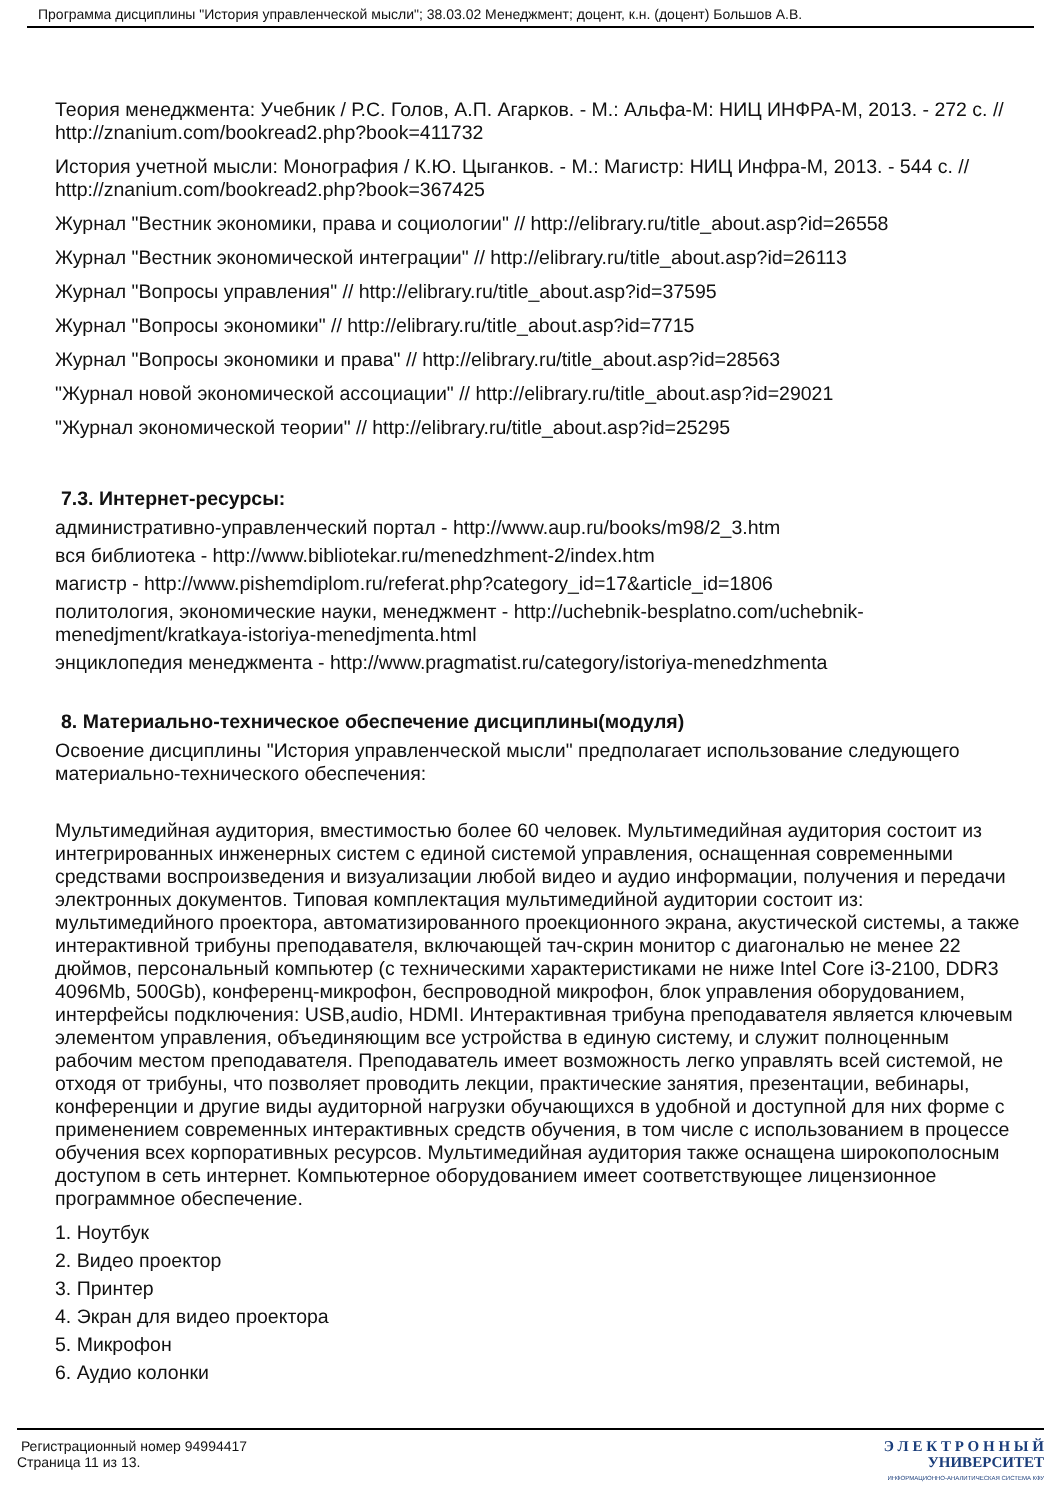Программа дисциплины "История управленческой мысли"; 38.03.02 Менеджмент; доцент, к.н. (доцент) Большов А.В.
Теория менеджмента: Учебник / Р.С. Голов, А.П. Агарков. - М.: Альфа-М: НИЦ ИНФРА-М, 2013. - 272 с. // http://znanium.com/bookread2.php?book=411732
История учетной мысли: Монография / К.Ю. Цыганков. - М.: Магистр: НИЦ Инфра-М, 2013. - 544 с. // http://znanium.com/bookread2.php?book=367425
Журнал "Вестник экономики, права и социологии" // http://elibrary.ru/title_about.asp?id=26558
Журнал "Вестник экономической интеграции" // http://elibrary.ru/title_about.asp?id=26113
Журнал "Вопросы управления" // http://elibrary.ru/title_about.asp?id=37595
Журнал "Вопросы экономики" // http://elibrary.ru/title_about.asp?id=7715
Журнал "Вопросы экономики и права" // http://elibrary.ru/title_about.asp?id=28563
"Журнал новой экономической ассоциации" // http://elibrary.ru/title_about.asp?id=29021
"Журнал экономической теории" // http://elibrary.ru/title_about.asp?id=25295
7.3. Интернет-ресурсы:
административно-управленческий портал - http://www.aup.ru/books/m98/2_3.htm
вся библиотека - http://www.bibliotekar.ru/menedzhment-2/index.htm
магистр - http://www.pishemdiplom.ru/referat.php?category_id=17&article_id=1806
политология, экономические науки, менеджмент - http://uchebnik-besplatno.com/uchebnik-menedjment/kratkaya-istoriya-menedjmenta.html
энциклопедия менеджмента - http://www.pragmatist.ru/category/istoriya-menedzhmenta
8. Материально-техническое обеспечение дисциплины(модуля)
Освоение дисциплины "История управленческой мысли" предполагает использование следующего материально-технического обеспечения:
Мультимедийная аудитория, вместимостью более 60 человек. Мультимедийная аудитория состоит из интегрированных инженерных систем с единой системой управления, оснащенная современными средствами воспроизведения и визуализации любой видео и аудио информации, получения и передачи электронных документов. Типовая комплектация мультимедийной аудитории состоит из: мультимедийного проектора, автоматизированного проекционного экрана, акустической системы, а также интерактивной трибуны преподавателя, включающей тач-скрин монитор с диагональю не менее 22 дюймов, персональный компьютер (с техническими характеристиками не ниже Intel Core i3-2100, DDR3 4096Mb, 500Gb), конференц-микрофон, беспроводной микрофон, блок управления оборудованием, интерфейсы подключения: USB,audio, HDMI. Интерактивная трибуна преподавателя является ключевым элементом управления, объединяющим все устройства в единую систему, и служит полноценным рабочим местом преподавателя. Преподаватель имеет возможность легко управлять всей системой, не отходя от трибуны, что позволяет проводить лекции, практические занятия, презентации, вебинары, конференции и другие виды аудиторной нагрузки обучающихся в удобной и доступной для них форме с применением современных интерактивных средств обучения, в том числе с использованием в процессе обучения всех корпоративных ресурсов. Мультимедийная аудитория также оснащена широкополосным доступом в сеть интернет. Компьютерное оборудованием имеет соответствующее лицензионное программное обеспечение.
1. Ноутбук
2. Видео проектор
3. Принтер
4. Экран для видео проектора
5. Микрофон
6. Аудио колонки
Регистрационный номер 94994417
Страница 11 из 13.
Э Л Е К Т Р О Н Н Ы Й
УНИВЕРСИТЕТ
ИНФОРМАЦИОННО-АНАЛИТИЧЕСКАЯ СИСТЕМА КФУ